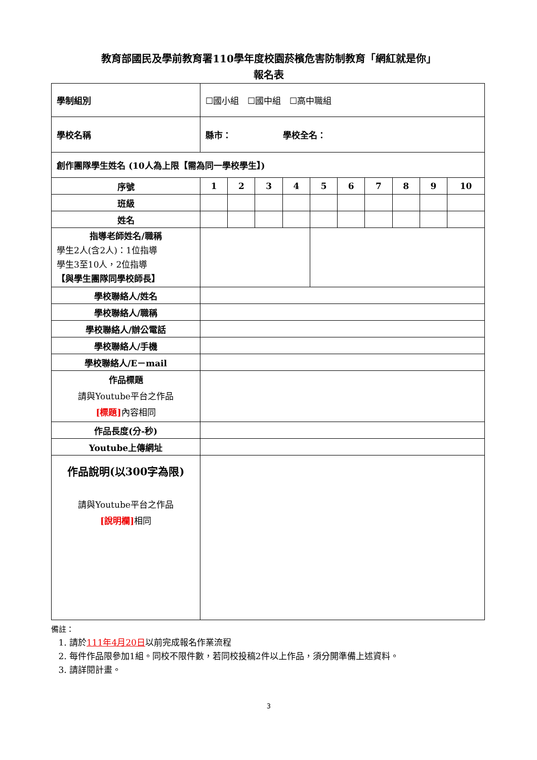教育部國民及學前教育署110學年度校園菸檳危害防制教育「網紅就是你」
報名表
| 學制組別 | ☐國小組 ☐國中組 ☐高中職組 | | | | | | | | | |
| 學校名稱 | 縣市： 學校全名： | | | | | | | | | |
| 創作團隊學生姓名 (10人為上限【需為同一學校學生】) | | | | | | | | | | |
| 序號 | 1 | 2 | 3 | 4 | 5 | 6 | 7 | 8 | 9 | 10 |
| 班級 | | | | | | | | | | |
| 姓名 | | | | | | | | | | |
| 指導老師姓名/職稱 學生2人(含2人)：1位指導 學生3至10人，2位指導 【與學生團隊同學校師長】 | | | | | | | | | | |
| 學校聯絡人/姓名 | | | | | | | | | | |
| 學校聯絡人/職稱 | | | | | | | | | | |
| 學校聯絡人/辦公電話 | | | | | | | | | | |
| 學校聯絡人/手機 | | | | | | | | | | |
| 學校聯絡人/E－mail | | | | | | | | | | |
| 作品標題 請與Youtube平台之作品 [標題] 內容相同 | | | | | | | | | | |
| 作品長度(分-秒) | | | | | | | | | | |
| Youtube上傳網址 | | | | | | | | | | |
| 作品說明(以300字為限) 請與Youtube平台之作品 [說明欄] 相同 | | | | | | | | | | |
備註：
1. 請於111年4月20日以前完成報名作業流程
2. 每件作品限參加1組。同校不限件數，若同校投稿2件以上作品，須分開準備上述資料。
3. 請詳閱計畫。
3